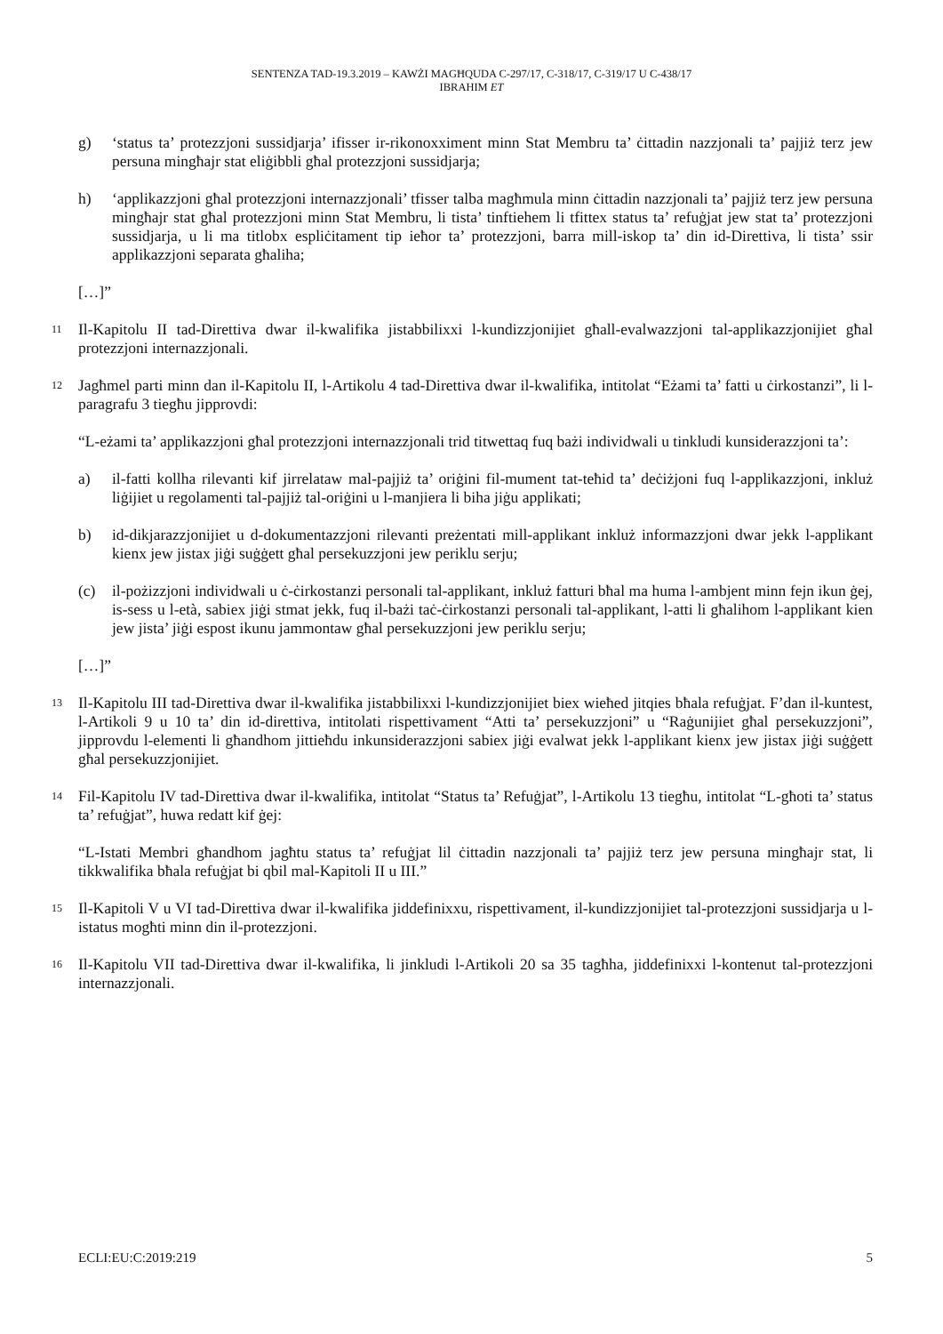SENTENZA TAD-19.3.2019 – KAWŻI MAGĦQUDA C-297/17, C-318/17, C-319/17 U C-438/17
IBRAHIM ET
g) ‘status ta’ protezzjoni sussidjarja’ ifisser ir-rikonoxximent minn Stat Membru ta’ ċittadin nazzjonali ta’ pajjiż terz jew persuna mingħajr stat eliġibbli għal protezzjoni sussidjarja;
h) ‘applikazzjoni għal protezzjoni internazzjonali’ tfisser talba magħmula minn ċittadin nazzjonali ta’ pajjiż terz jew persuna mingħajr stat għal protezzjoni minn Stat Membru, li tista’ tinftiehem li tfittex status ta’ refuġjat jew stat ta’ protezzjoni sussidjarja, u li ma titlobx espliċitament tip ieħor ta’ protezzjoni, barra mill-iskop ta’ din id-Direttiva, li tista’ ssir applikazzjoni separata għaliha;
[…]”
11 Il-Kapitolu II tad-Direttiva dwar il-kwalifika jistabbilixxi l-kundizzjonijiet għall-evalwazzjoni tal-applikazzjonijiet għal protezzjoni internazzjonali.
12 Jagħmel parti minn dan il-Kapitolu II, l-Artikolu 4 tad-Direttiva dwar il-kwalifika, intitolat “Eżami ta’ fatti u ċirkostanzi”, li l-paragrafu 3 tiegħu jipprovdi:
“L-eżami ta’ applikazzjoni għal protezzjoni internazzjonali trid titwettaq fuq bażi individwali u tinkludi kunsiderazzjoni ta’:
a) il-fatti kollha rilevanti kif jirrelataw mal-pajjiż ta’ oriġini fil-mument tat-teħid ta’ deċiżjoni fuq l-applikazzjoni, inkluż liġijiet u regolamenti tal-pajjiż tal-oriġini u l-manjiera li biha jiġu applikati;
b) id-dikjarazzjonijiet u d-dokumentazzjoni rilevanti preżentati mill-applikant inkluż informazzjoni dwar jekk l-applikant kienx jew jistax jiġi suġġett għal persekuzzjoni jew periklu serju;
(c) il-pożizzjoni individwali u ċ-ċirkostanzi personali tal-applikant, inkluż fatturi bħal ma huma l-ambjent minn fejn ikun ġej, is-sess u l-età, sabiex jiġi stmat jekk, fuq il-bażi taċ-ċirkostanzi personali tal-applikant, l-atti li għalihom l-applikant kien jew jista’ jiġi espost ikunu jammontaw għal persekuzzjoni jew periklu serju;
[…]”
13 Il-Kapitolu III tad-Direttiva dwar il-kwalifika jistabbilixxi l-kundizzjonijiet biex wieħed jitqies bħala refuġjat. F’dan il-kuntest, l-Artikoli 9 u 10 ta’ din id-direttiva, intitolati rispettivament “Atti ta’ persekuzzjoni” u “Raġunijiet għal persekuzzjoni”, jipprovdu l-elementi li għandhom jittieħdu inkunsiderazzjoni sabiex jiġi evalwat jekk l-applikant kienx jew jistax jiġi suġġett għal persekuzzjonijiet.
14 Fil-Kapitolu IV tad-Direttiva dwar il-kwalifika, intitolat “Status ta’ Refuġjat”, l-Artikolu 13 tiegħu, intitolat “L-għoti ta’ status ta’ refuġjat”, huwa redatt kif ġej:
“L-Istati Membri għandhom jagħtu status ta’ refuġjat lil ċittadin nazzjonali ta’ pajjiż terz jew persuna mingħajr stat, li tikkwalifika bħala refuġjat bi qbil mal-Kapitoli II u III.”
15 Il-Kapitoli V u VI tad-Direttiva dwar il-kwalifika jiddefinixxu, rispettivament, il-kundizzjonijiet tal-protezzjoni sussidjarja u l-istatus mogħti minn din il-protezzjoni.
16 Il-Kapitolu VII tad-Direttiva dwar il-kwalifika, li jinkludi l-Artikoli 20 sa 35 tagħha, jiddefinixxi l-kontenut tal-protezzjoni internazzjonali.
ECLI:EU:C:2019:219 5